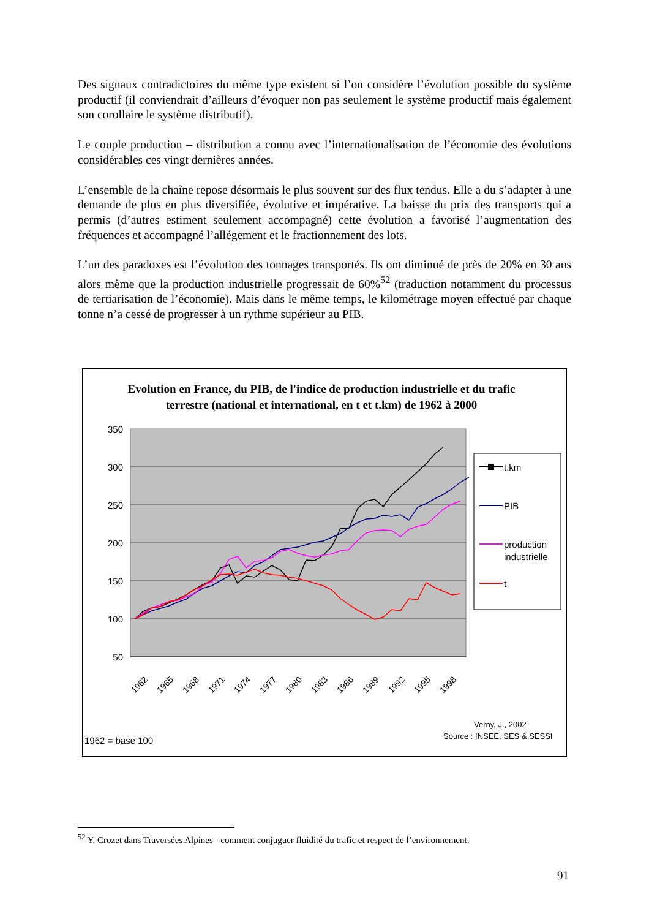Des signaux contradictoires du même type existent si l’on considère l’évolution possible du système productif (il conviendrait d’ailleurs d’évoquer non pas seulement le système productif mais également son corollaire le système distributif).
Le couple production – distribution a connu avec l’internationalisation de l’économie des évolutions considérables ces vingt dernières années.
L’ensemble de la chaîne repose désormais le plus souvent sur des flux tendus. Elle a du s’adapter à une demande de plus en plus diversifiée, évolutive et impérative. La baisse du prix des transports qui a permis (d’autres estiment seulement accompagné) cette évolution a favorisé l’augmentation des fréquences et accompagné l’allégement et le fractionnement des lots.
L’un des paradoxes est l’évolution des tonnages transportés. Ils ont diminué de près de 20% en 30 ans alors même que la production industrielle progressait de 60%<sup>52</sup> (traduction notamment du processus de tertiarisation de l’économie). Mais dans le même temps, le kilométrage moyen effectué par chaque tonne n’a cessé de progresser à un rythme supérieur au PIB.
Evolution en France, du PIB, de l'indice de production industrielle et du trafic terrestre (national et international, en t et t.km) de 1962 à 2000
350
300
250
200
150
100
50
1962
1965
1968
1971
1974
1977
1980
1983
1986
1989
1992
1995
1998
t.km
PIB
production
industrielle
t
Verny, J., 2002
Source : INSEE, SES & SESSI
1962 = base 100
<sup>52</sup> Y. Crozet dans Traversées Alpines - comment conjuguer fluidité du trafic et respect de l’environnement.
91